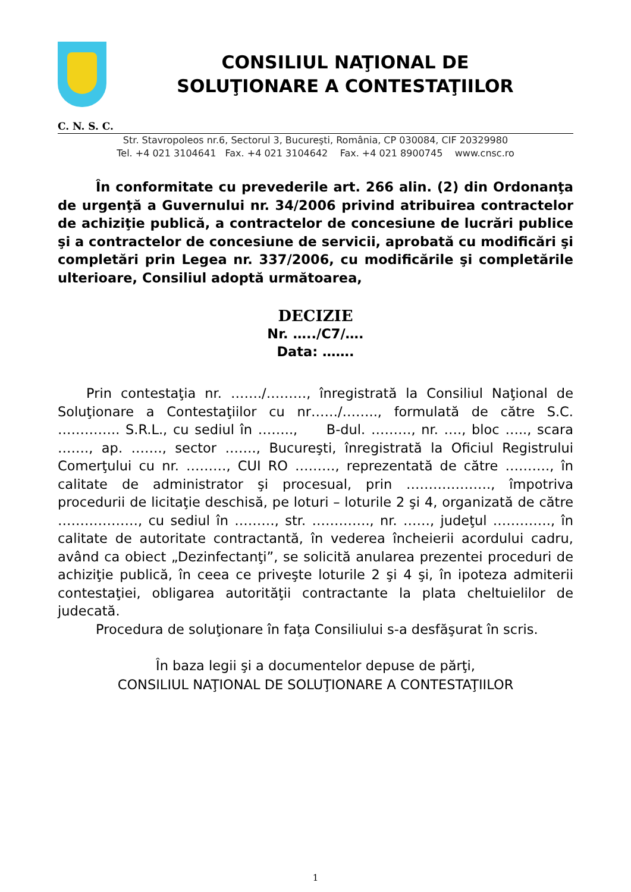CONSILIUL NAŢIONAL DE
SOLUŢIONARE A CONTESTAŢIILOR
C. N. S. C.
Str. Stavropoleos nr.6, Sectorul 3, Bucureşti, România, CP 030084, CIF 20329980
Tel. +4 021 3104641 Fax. +4 021 3104642 Fax. +4 021 8900745 www.cnsc.ro
În conformitate cu prevederile art. 266 alin. (2) din Ordonanţa de urgenţă a Guvernului nr. 34/2006 privind atribuirea contractelor de achiziţie publică, a contractelor de concesiune de lucrări publice şi a contractelor de concesiune de servicii, aprobată cu modificări şi completări prin Legea nr. 337/2006, cu modificările şi completările ulterioare, Consiliul adoptă următoarea,
DECIZIE
Nr. …../C7/….
Data: …….
Prin contestaţia nr. ……./………, înregistrată la Consiliul Naţional de Soluţionare a Contestaţiilor cu nr……/…….., formulată de către S.C. ………….. S.R.L., cu sediul în …….., B-dul. ………, nr. …., bloc ….., scara ……., ap. ……., sector ……., Bucureşti, înregistrată la Oficiul Registrului Comerţului cu nr. ………, CUI RO ………, reprezentată de către ………., în calitate de administrator şi procesual, prin ………………., împotriva procedurii de licitaţie deschisă, pe loturi – loturile 2 şi 4, organizată de către ………………, cu sediul în ………, str. …………., nr. ……, judeţul …………., în calitate de autoritate contractantă, în vederea încheierii acordului cadru, având ca obiect „Dezinfectanţi”, se solicită anularea prezentei proceduri de achiziţie publică, în ceea ce priveşte loturile 2 şi 4 şi, în ipoteza admiterii contestaţiei, obligarea autorităţii contractante la plata cheltuielilor de judecată.
Procedura de soluţionare în faţa Consiliului s-a desfăşurat în scris.
În baza legii şi a documentelor depuse de părţi,
CONSILIUL NAŢIONAL DE SOLUŢIONARE A CONTESTAŢIILOR
1